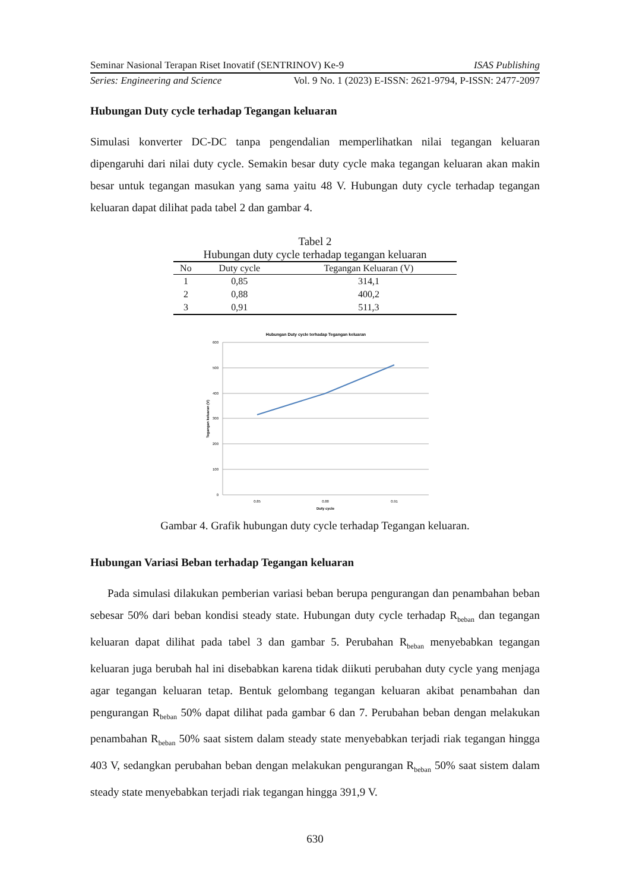Seminar Nasional Terapan Riset Inovatif (SENTRINOV) Ke-9 ISAS Publishing
Series: Engineering and Science Vol. 9 No. 1 (2023) E-ISSN: 2621-9794, P-ISSN: 2477-2097
Hubungan Duty cycle terhadap Tegangan keluaran
Simulasi konverter DC-DC tanpa pengendalian memperlihatkan nilai tegangan keluaran dipengaruhi dari nilai duty cycle. Semakin besar duty cycle maka tegangan keluaran akan makin besar untuk tegangan masukan yang sama yaitu 48 V. Hubungan duty cycle terhadap tegangan keluaran dapat dilihat pada tabel 2 dan gambar 4.
Tabel 2
Hubungan duty cycle terhadap tegangan keluaran
| No | Duty cycle | Tegangan Keluaran (V) |
| --- | --- | --- |
| 1 | 0,85 | 314,1 |
| 2 | 0,88 | 400,2 |
| 3 | 0,91 | 511,3 |
Hubungan Duty cycle terhadap Tegangan keluaran
600
500
400
300
200
100
0
0.85
0.88
0.91
Duty cycle
Tegangan keluaran (V)
Gambar 4. Grafik hubungan duty cycle terhadap Tegangan keluaran.
Hubungan Variasi Beban terhadap Tegangan keluaran
Pada simulasi dilakukan pemberian variasi beban berupa pengurangan dan penambahan beban sebesar 50% dari beban kondisi steady state. Hubungan duty cycle terhadap R<sub>beban</sub> dan tegangan keluaran dapat dilihat pada tabel 3 dan gambar 5. Perubahan R<sub>beban</sub> menyebabkan tegangan keluaran juga berubah hal ini disebabkan karena tidak diikuti perubahan duty cycle yang menjaga agar tegangan keluaran tetap. Bentuk gelombang tegangan keluaran akibat penambahan dan pengurangan R<sub>beban</sub> 50% dapat dilihat pada gambar 6 dan 7. Perubahan beban dengan melakukan penambahan R<sub>beban</sub> 50% saat sistem dalam steady state menyebabkan terjadi riak tegangan hingga 403 V, sedangkan perubahan beban dengan melakukan pengurangan R<sub>beban</sub> 50% saat sistem dalam steady state menyebabkan terjadi riak tegangan hingga 391,9 V.
630